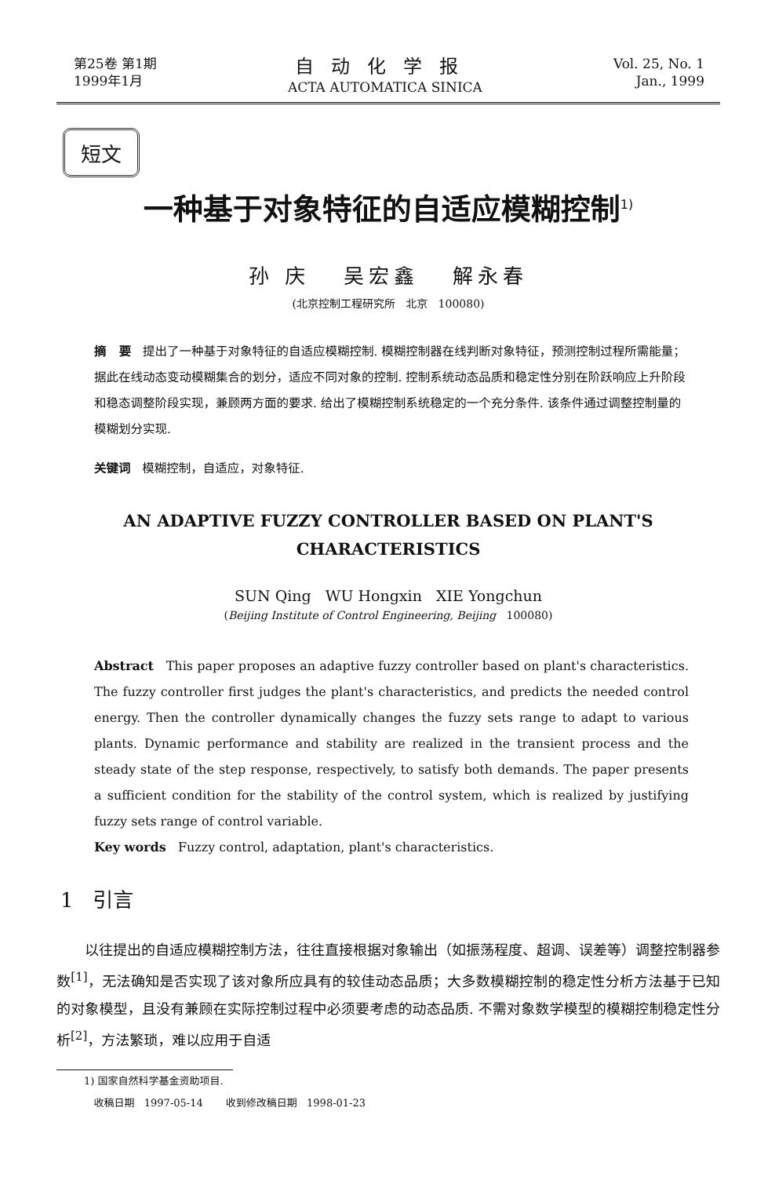第25卷 第1期
1999年1月
自动化学报
ACTA AUTOMATICA SINICA
Vol. 25, No. 1
Jan., 1999
短文
一种基于对象特征的自适应模糊控制<sup>1)</sup>
孙 庆 吴宏鑫 解永春
(北京控制工程研究所 北京 100080)
摘 要 提出了一种基于对象特征的自适应模糊控制. 模糊控制器在线判断对象特征，预测控制过程所需能量；据此在线动态变动模糊集合的划分，适应不同对象的控制. 控制系统动态品质和稳定性分别在阶跃响应上升阶段和稳态调整阶段实现，兼顾两方面的要求. 给出了模糊控制系统稳定的一个充分条件. 该条件通过调整控制量的模糊划分实现.
关键词 模糊控制，自适应，对象特征.
AN ADAPTIVE FUZZY CONTROLLER BASED ON PLANT'S
CHARACTERISTICS
SUN Qing WU Hongxin XIE Yongchun
(Beijing Institute of Control Engineering, Beijing 100080)
Abstract This paper proposes an adaptive fuzzy controller based on plant's characteristics. The fuzzy controller first judges the plant's characteristics, and predicts the needed control energy. Then the controller dynamically changes the fuzzy sets range to adapt to various plants. Dynamic performance and stability are realized in the transient process and the steady state of the step response, respectively, to satisfy both demands. The paper presents a sufficient condition for the stability of the control system, which is realized by justifying fuzzy sets range of control variable.
Key words Fuzzy control, adaptation, plant's characteristics.
1 引言
以往提出的自适应模糊控制方法，往往直接根据对象输出（如振荡程度、超调、误差等）调整控制器参数<sup>[1]</sup>，无法确知是否实现了该对象所应具有的较佳动态品质；大多数模糊控制的稳定性分析方法基于已知的对象模型，且没有兼顾在实际控制过程中必须要考虑的动态品质. 不需对象数学模型的模糊控制稳定性分析<sup>[2]</sup>，方法繁琐，难以应用于自适
1) 国家自然科学基金资助项目.
收稿日期 1997-05-14 收到修改稿日期 1998-01-23